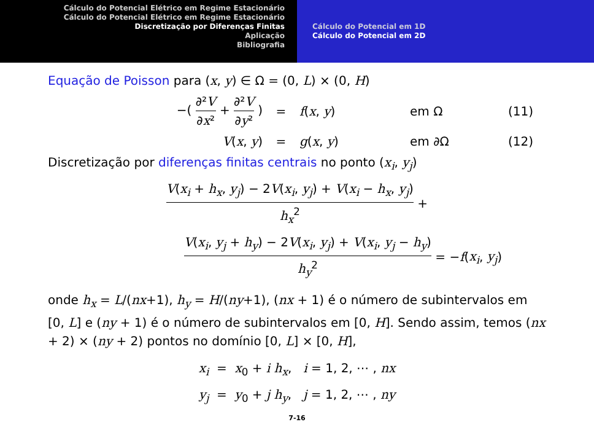Cálculo do Potencial Elétrico em Regime Estacionário
Cálculo do Potencial Elétrico em Regime Estacionário
Discretização por Diferenças Finitas
Aplicação
Bibliografia
Cálculo do Potencial em 1D
Cálculo do Potencial em 2D
Equação de Poisson para (x, y) ∈ Ω = (0, L) × (0, H)
−( ∂²V ∂x² + ∂²V ∂y² ) = f(x, y) em Ω (11)
V(x, y) = g(x, y) em ∂Ω (12)
Discretização por diferenças finitas centrais no ponto (x<sub>i</sub>, y<sub>j</sub>)
V(x<sub>i</sub> + h<sub>x</sub>, y<sub>j</sub>) − 2V(x<sub>i</sub>, y<sub>j</sub>) + V(x<sub>i</sub> − h<sub>x</sub>, y<sub>j</sub>) h<sub>x</sub><sup>2</sup> +
V(x<sub>i</sub>, y<sub>j</sub> + h<sub>y</sub>) − 2V(x<sub>i</sub>, y<sub>j</sub>) + V(x<sub>i</sub>, y<sub>j</sub> − h<sub>y</sub>) h<sub>y</sub><sup>2</sup> = −f(x<sub>i</sub>, y<sub>j</sub>)
onde h<sub>x</sub> = L/(nx+1), h<sub>y</sub> = H/(ny+1), (nx + 1) é o número de subintervalos em [0, L] e (ny + 1) é o número de subintervalos em [0, H]. Sendo assim, temos (nx + 2) × (ny + 2) pontos no domínio [0, L] × [0, H],
x<sub>i</sub> = x<sub>0</sub> + i h<sub>x</sub>, i = 1, 2, ⋯ , nx
y<sub>j</sub> = y<sub>0</sub> + j h<sub>y</sub>, j = 1, 2, ⋯ , ny
7-16